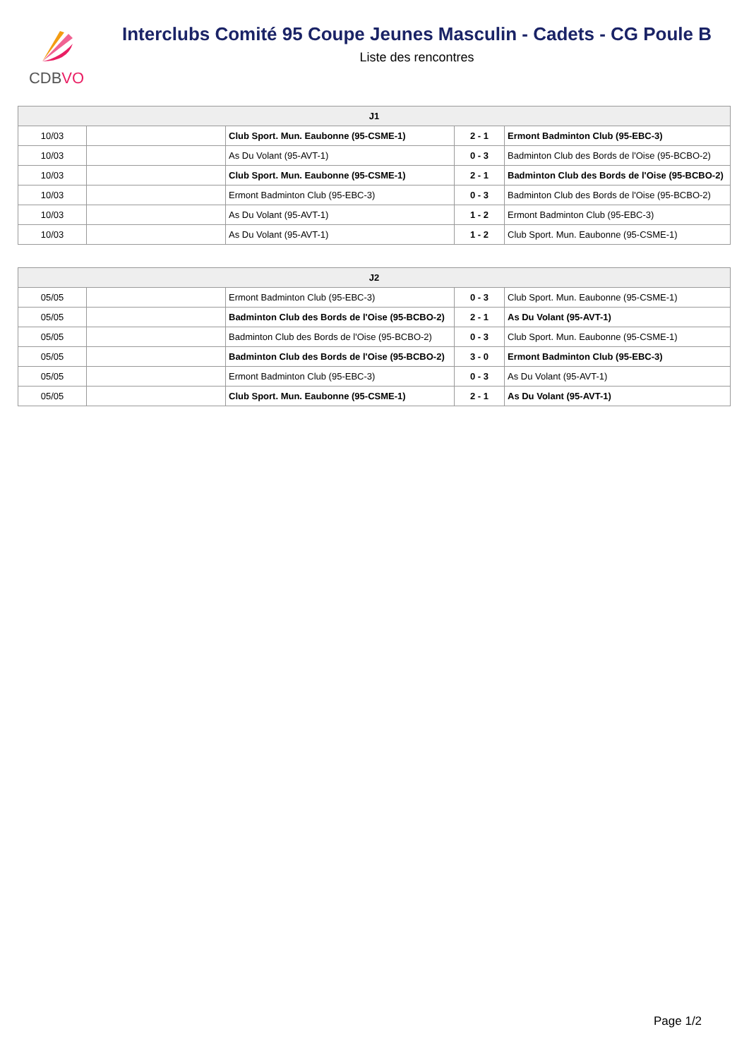CDBVO
Interclubs Comité 95 Coupe Jeunes Masculin - Cadets - CG Poule B
Liste des rencontres
| J1 | | | | |
| --- | --- | --- | --- | --- |
| 10/03 | | Club Sport. Mun. Eaubonne (95-CSME-1) | 2 - 1 | Ermont Badminton Club (95-EBC-3) |
| 10/03 | | As Du Volant (95-AVT-1) | 0 - 3 | Badminton Club des Bords de l'Oise (95-BCBO-2) |
| 10/03 | | Club Sport. Mun. Eaubonne (95-CSME-1) | 2 - 1 | Badminton Club des Bords de l'Oise (95-BCBO-2) |
| 10/03 | | Ermont Badminton Club (95-EBC-3) | 0 - 3 | Badminton Club des Bords de l'Oise (95-BCBO-2) |
| 10/03 | | As Du Volant (95-AVT-1) | 1 - 2 | Ermont Badminton Club (95-EBC-3) |
| 10/03 | | As Du Volant (95-AVT-1) | 1 - 2 | Club Sport. Mun. Eaubonne (95-CSME-1) |
| J2 | | | | |
| --- | --- | --- | --- | --- |
| 05/05 | | Ermont Badminton Club (95-EBC-3) | 0 - 3 | Club Sport. Mun. Eaubonne (95-CSME-1) |
| 05/05 | | Badminton Club des Bords de l'Oise (95-BCBO-2) | 2 - 1 | As Du Volant (95-AVT-1) |
| 05/05 | | Badminton Club des Bords de l'Oise (95-BCBO-2) | 0 - 3 | Club Sport. Mun. Eaubonne (95-CSME-1) |
| 05/05 | | Badminton Club des Bords de l'Oise (95-BCBO-2) | 3 - 0 | Ermont Badminton Club (95-EBC-3) |
| 05/05 | | Ermont Badminton Club (95-EBC-3) | 0 - 3 | As Du Volant (95-AVT-1) |
| 05/05 | | Club Sport. Mun. Eaubonne (95-CSME-1) | 2 - 1 | As Du Volant (95-AVT-1) |
Page 1/2